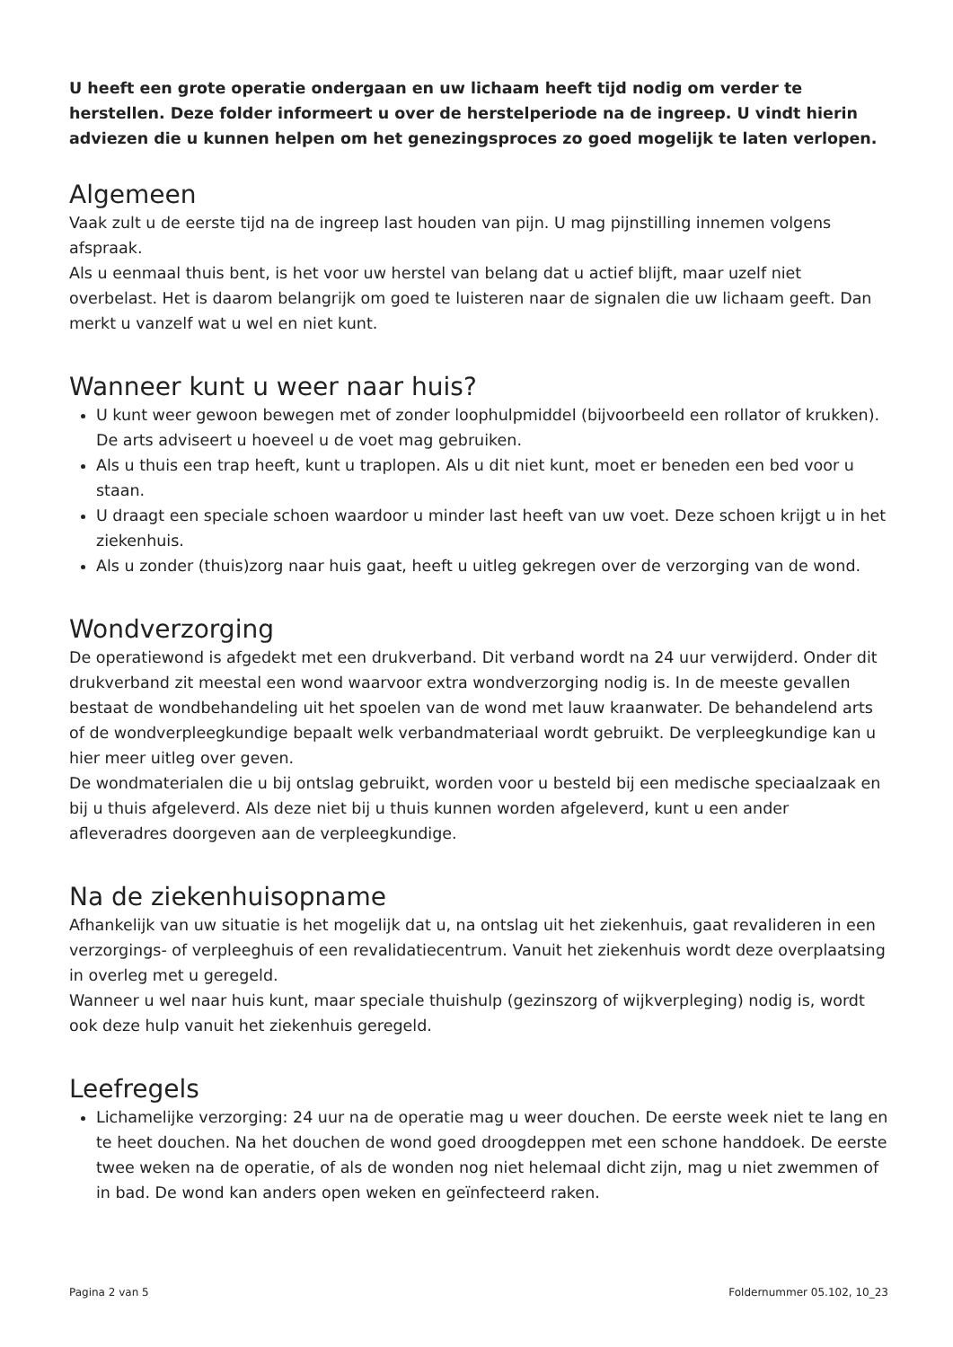U heeft een grote operatie ondergaan en uw lichaam heeft tijd nodig om verder te herstellen. Deze folder informeert u over de herstelperiode na de ingreep. U vindt hierin adviezen die u kunnen helpen om het genezingsproces zo goed mogelijk te laten verlopen.
Algemeen
Vaak zult u de eerste tijd na de ingreep last houden van pijn. U mag pijnstilling innemen volgens afspraak.
Als u eenmaal thuis bent, is het voor uw herstel van belang dat u actief blijft, maar uzelf niet overbelast. Het is daarom belangrijk om goed te luisteren naar de signalen die uw lichaam geeft. Dan merkt u vanzelf wat u wel en niet kunt.
Wanneer kunt u weer naar huis?
U kunt weer gewoon bewegen met of zonder loophulpmiddel (bijvoorbeeld een rollator of krukken). De arts adviseert u hoeveel u de voet mag gebruiken.
Als u thuis een trap heeft, kunt u traplopen. Als u dit niet kunt, moet er beneden een bed voor u staan.
U draagt een speciale schoen waardoor u minder last heeft van uw voet. Deze schoen krijgt u in het ziekenhuis.
Als u zonder (thuis)zorg naar huis gaat, heeft u uitleg gekregen over de verzorging van de wond.
Wondverzorging
De operatiewond is afgedekt met een drukverband. Dit verband wordt na 24 uur verwijderd. Onder dit drukverband zit meestal een wond waarvoor extra wondverzorging nodig is. In de meeste gevallen bestaat de wondbehandeling uit het spoelen van de wond met lauw kraanwater. De behandelend arts of de wondverpleegkundige bepaalt welk verbandmateriaal wordt gebruikt. De verpleegkundige kan u hier meer uitleg over geven.
De wondmaterialen die u bij ontslag gebruikt, worden voor u besteld bij een medische speciaalzaak en bij u thuis afgeleverd. Als deze niet bij u thuis kunnen worden afgeleverd, kunt u een ander afleveradres doorgeven aan de verpleegkundige.
Na de ziekenhuisopname
Afhankelijk van uw situatie is het mogelijk dat u, na ontslag uit het ziekenhuis, gaat revalideren in een verzorgings- of verpleeghuis of een revalidatiecentrum. Vanuit het ziekenhuis wordt deze overplaatsing in overleg met u geregeld.
Wanneer u wel naar huis kunt, maar speciale thuishulp (gezinszorg of wijkverpleging) nodig is, wordt ook deze hulp vanuit het ziekenhuis geregeld.
Leefregels
Lichamelijke verzorging: 24 uur na de operatie mag u weer douchen. De eerste week niet te lang en te heet douchen. Na het douchen de wond goed droogdeppen met een schone handdoek. De eerste twee weken na de operatie, of als de wonden nog niet helemaal dicht zijn, mag u niet zwemmen of in bad. De wond kan anders open weken en geïnfecteerd raken.
Pagina 2 van 5 Foldernummer 05.102, 10_23